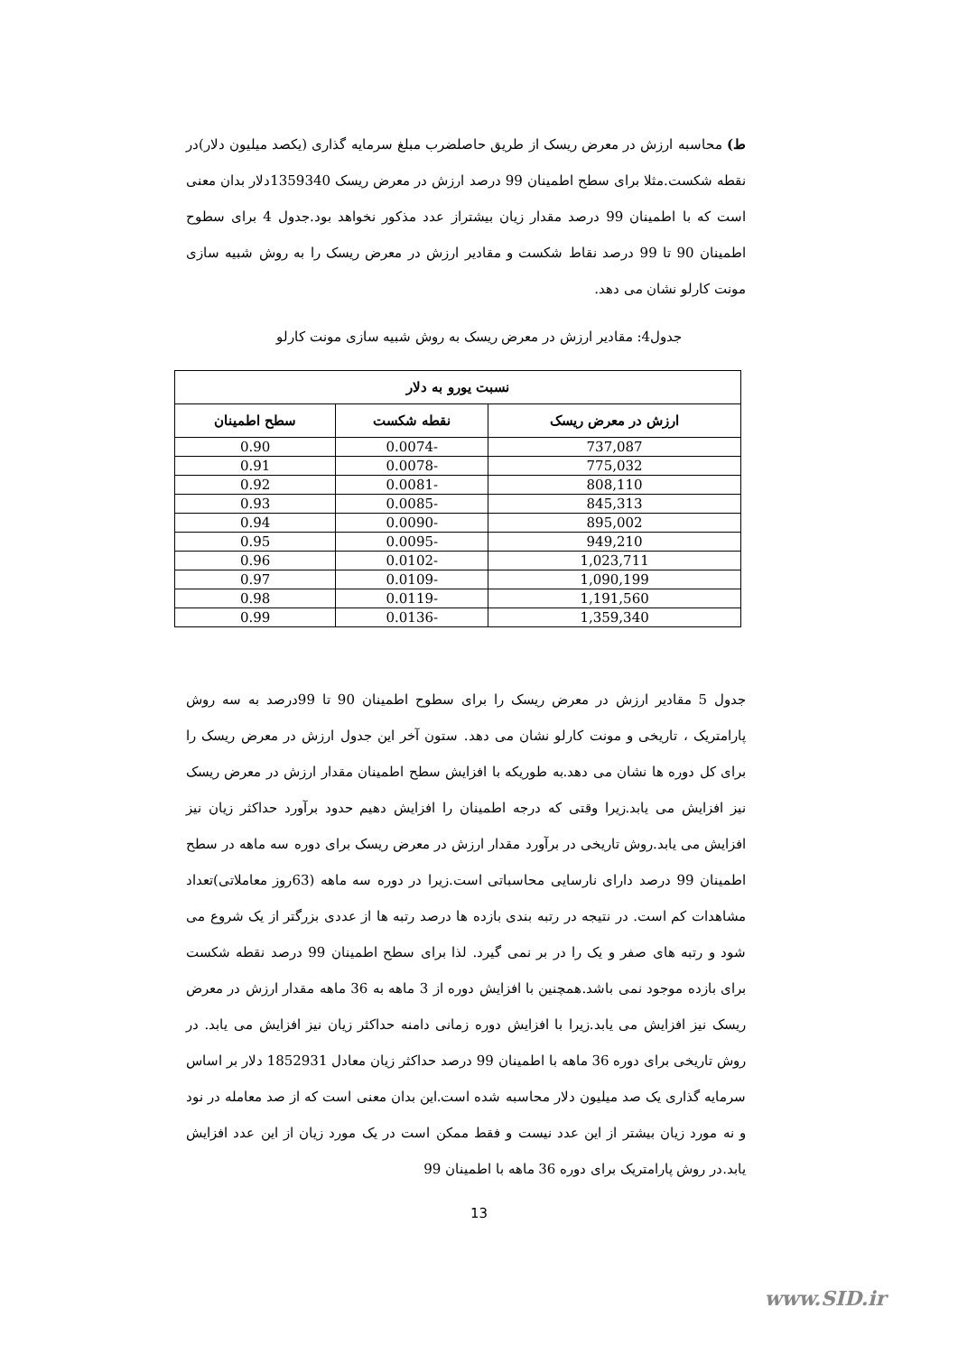ط) محاسبه ارزش در معرض ریسک از طریق حاصلضرب مبلغ سرمایه گذاری (یکصد میلیون دلار)در نقطه شکست.مثلا برای سطح اطمینان 99 درصد ارزش در معرض ریسک 1359340دلار بدان معنی است که با اطمینان 99 درصد مقدار زیان بیشتراز عدد مذکور نخواهد بود.جدول 4 برای سطوح اطمینان 90 تا 99 درصد نقاط شکست و مقادیر ارزش در معرض ریسک را به روش شبیه سازی مونت کارلو نشان می دهد.
جدول4: مقادیر ارزش در معرض ریسک به روش شبیه سازی مونت کارلو
| نسبت یورو به دلار | | |
| --- | --- | --- |
| ارزش در معرض ریسک | نقطه شکست | سطح اطمینان |
| 737,087 | -0.0074 | 0.90 |
| 775,032 | -0.0078 | 0.91 |
| 808,110 | -0.0081 | 0.92 |
| 845,313 | -0.0085 | 0.93 |
| 895,002 | -0.0090 | 0.94 |
| 949,210 | -0.0095 | 0.95 |
| 1,023,711 | -0.0102 | 0.96 |
| 1,090,199 | -0.0109 | 0.97 |
| 1,191,560 | -0.0119 | 0.98 |
| 1,359,340 | -0.0136 | 0.99 |
جدول 5 مقادیر ارزش در معرض ریسک را برای سطوح اطمینان 90 تا 99درصد به سه روش پارامتریک ، تاریخی و مونت کارلو نشان می دهد. ستون آخر این جدول ارزش در معرض ریسک را برای کل دوره ها نشان می دهد.به طوریکه با افزایش سطح اطمینان مقدار ارزش در معرض ریسک نیز افزایش می یابد.زیرا وقتی که درجه اطمینان را افزایش دهیم حدود برآورد حداکثر زیان نیز افزایش می یابد.روش تاریخی در برآورد مقدار ارزش در معرض ریسک برای دوره سه ماهه در سطح اطمینان 99 درصد دارای نارسایی محاسباتی است.زیرا در دوره سه ماهه (63روز معاملاتی)تعداد مشاهدات کم است. در نتیجه در رتبه بندی بازده ها درصد رتبه ها از عددی بزرگتر از یک شروع می شود و رتبه های صفر و یک را در بر نمی گیرد. لذا برای سطح اطمینان 99 درصد نقطه شکست برای بازده موجود نمی باشد.همچنین با افزایش دوره از 3 ماهه به 36 ماهه مقدار ارزش در معرض ریسک نیز افزایش می یابد.زیرا با افزایش دوره زمانی دامنه حداکثر زیان نیز افزایش می یابد. در روش تاریخی برای دوره 36 ماهه با اطمینان 99 درصد حداکثر زیان معادل 1852931 دلار بر اساس سرمایه گذاری یک صد میلیون دلار محاسبه شده است.این بدان معنی است که از صد معامله در نود و نه مورد زیان بیشتر از این عدد نیست و فقط ممکن است در یک مورد زیان از این عدد افزایش یابد.در روش پارامتریک برای دوره 36 ماهه با اطمینان 99
13
www.SID.ir